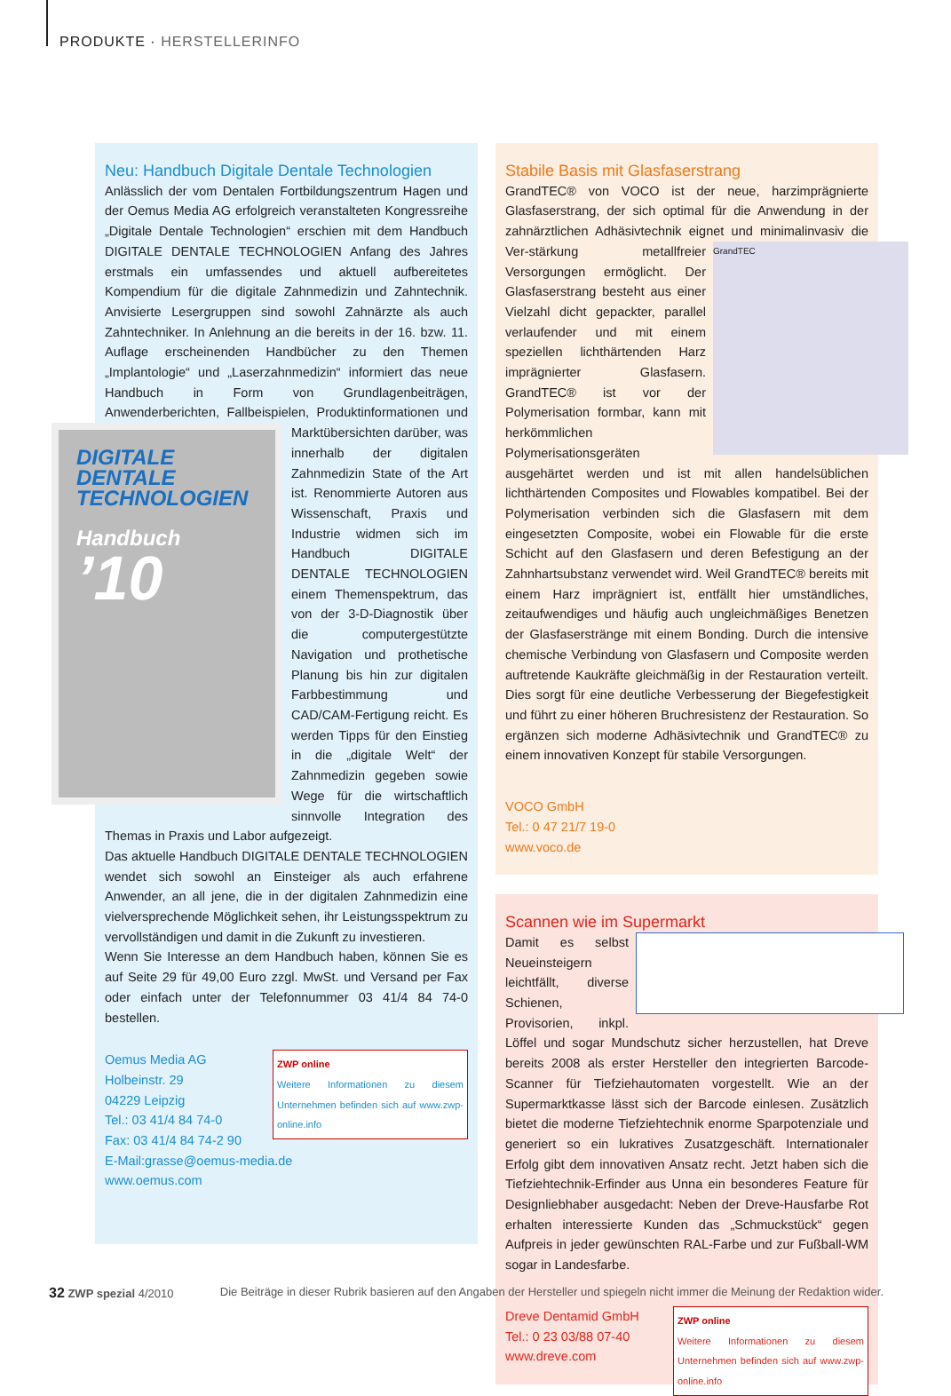PRODUKTE · HERSTELLERINFO
Neu: Handbuch Digitale Dentale Technologien
Anlässlich der vom Dentalen Fortbildungszentrum Hagen und der Oemus Media AG erfolgreich veranstalteten Kongressreihe „Digitale Dentale Technologien“ erschien mit dem Handbuch DIGITALE DENTALE TECHNOLOGIEN Anfang des Jahres erstmals ein umfassendes und aktuell aufbereitetes Kompendium für die digitale Zahnmedizin und Zahntechnik. Anvisierte Lesergruppen sind sowohl Zahnärzte als auch Zahntechniker. In Anlehnung an die bereits in der 16. bzw. 11. Auflage erscheinenden Handbücher zu den Themen „Implantologie“ und „Laserzahnmedizin“ informiert das neue Handbuch in Form von Grundlagenbeiträgen, Anwenderberichten, Fallbeispielen, DIGITALE DENTALE TECHNOLOGIEN
Handbuch
’10 Produktinformationen und Marktübersichten darüber, was innerhalb der digitalen Zahnmedizin State of the Art ist. Renommierte Autoren aus Wissenschaft, Praxis und Industrie widmen sich im Handbuch DIGITALE DENTALE TECHNOLOGIEN einem Themenspektrum, das von der 3-D-Diagnostik über die computergestützte Navigation und prothetische Planung bis hin zur digitalen Farbbestimmung und CAD/CAM-Fertigung reicht. Es werden Tipps für den Einstieg in die „digitale Welt“ der Zahnmedizin gegeben sowie Wege für die wirtschaftlich sinnvolle Integration des Themas in Praxis und Labor aufgezeigt.
Das aktuelle Handbuch DIGITALE DENTALE TECHNOLOGIEN wendet sich sowohl an Einsteiger als auch erfahrene Anwender, an all jene, die in der digitalen Zahnmedizin eine vielversprechende Möglichkeit sehen, ihr Leistungsspektrum zu vervollständigen und damit in die Zukunft zu investieren.
Wenn Sie Interesse an dem Handbuch haben, können Sie es auf Seite 29 für 49,00 Euro zzgl. MwSt. und Versand per Fax oder einfach unter der Telefonnummer 03 41/4 84 74-0 bestellen.
ZWP online
Weitere Informationen zu diesem Unternehmen befinden sich auf www.zwp-online.info
Oemus Media AG
Holbeinstr. 29
04229 Leipzig
Tel.: 03 41/4 84 74-0
Fax: 03 41/4 84 74-2 90
E-Mail:grasse@oemus-media.de
www.oemus.com
Stabile Basis mit Glasfaserstrang
GrandTEC® von VOCO ist der neue, harzimprägnierte Glasfaserstrang, der sich optimal für die Anwendung in der zahnärztlichen Adhäsivtechnik eignet und minimalinvasiv die Ver- GrandTEC stärkung metallfreier Versorgungen ermöglicht. Der Glasfaserstrang besteht aus einer Vielzahl dicht gepackter, parallel verlaufender und mit einem speziellen lichthärtenden Harz imprägnierter Glasfasern. GrandTEC® ist vor der Polymerisation formbar, kann mit herkömmlichen Polymerisationsgeräten ausgehärtet werden und ist mit allen handelsüblichen lichthärtenden Composites und Flowables kompatibel. Bei der Polymerisation verbinden sich die Glasfasern mit dem eingesetzten Composite, wobei ein Flowable für die erste Schicht auf den Glasfasern und deren Befestigung an der Zahnhartsubstanz verwendet wird. Weil GrandTEC® bereits mit einem Harz imprägniert ist, entfällt hier umständliches, zeitaufwendiges und häufig auch ungleichmäßiges Benetzen der Glasfaserstränge mit einem Bonding. Durch die intensive chemische Verbindung von Glasfasern und Composite werden auftretende Kaukräfte gleichmäßig in der Restauration verteilt. Dies sorgt für eine deutliche Verbesserung der Biegefestigkeit und führt zu einer höheren Bruchresistenz der Restauration. So ergänzen sich moderne Adhäsivtechnik und GrandTEC® zu einem innovativen Konzept für stabile Versorgungen.
VOCO GmbH
Tel.: 0 47 21/7 19-0
www.voco.de
Scannen wie im Supermarkt
Damit es selbst Neueinsteigern leichtfällt, diverse Schienen, Provisorien, inkpl. Löffel und sogar Mundschutz sicher herzustellen, hat Dreve bereits 2008 als erster Hersteller den integrierten Barcode-Scanner für Tiefziehautomaten vorgestellt. Wie an der Supermarktkasse lässt sich der Barcode einlesen. Zusätzlich bietet die moderne Tiefziehtechnik enorme Sparpotenziale und generiert so ein lukratives Zusatzgeschäft. Internationaler Erfolg gibt dem innovativen Ansatz recht. Jetzt haben sich die Tiefziehtechnik-Erfinder aus Unna ein besonderes Feature für Designliebhaber ausgedacht: Neben der Dreve-Hausfarbe Rot erhalten interessierte Kunden das „Schmuckstück“ gegen Aufpreis in jeder gewünschten RAL-Farbe und zur Fußball-WM sogar in Landesfarbe.
ZWP online
Weitere Informationen zu diesem Unternehmen befinden sich auf www.zwp-online.info
Dreve Dentamid GmbH
Tel.: 0 23 03/88 07-40
www.dreve.com
32 ZWP spezial 4/2010 Die Beiträge in dieser Rubrik basieren auf den Angaben der Hersteller und spiegeln nicht immer die Meinung der Redaktion wider.